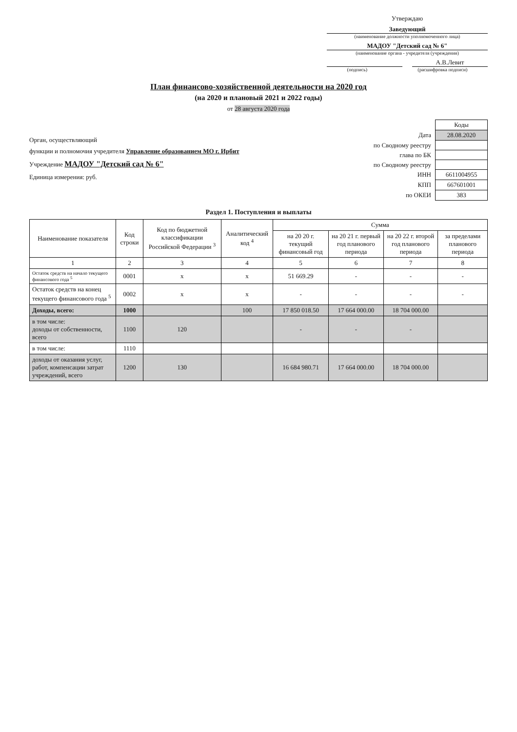Утверждаю
Заведующий
(наименование должности уполномоченного лица)
МАДОУ "Детский сад № 6"
(наименование органа - учредителя (учреждения)
А.В.Левит
(подпись) (расшифровка подписи)
План финансово-хозяйственной деятельности на 2020 год
(на 2020 и плановый 2021 и 2022 годы)
от 28 августа 2020 года
Орган, осуществляющий
функции и полномочия учредителя Управление образованием МО г. Ирбит
Учреждение МАДОУ "Детский сад № 6"
Единица измерения: руб.
| | Коды |
| Дата | 28.08.2020 |
| по Сводному реестру | |
| глава по БК | |
| по Сводному реестру | |
| ИНН | 6611004955 |
| КПП | 667601001 |
| по ОКЕИ | 383 |
Раздел 1. Поступления и выплаты
| Наименование показателя | Код строки | Код по бюджетной классификации Российской Федерации <sup>3</sup> | Аналитический код <sup>4</sup> | Сумма | | | |
| --- | --- | --- | --- | --- | --- | --- | --- |
| | | | | на 20 20 г. текущий финансовый год | на 20 21 г. первый год планового периода | на 20 22 г. второй год планового периода | за пределами планового периода |
| 1 | 2 | 3 | 4 | 5 | 6 | 7 | 8 |
| Остаток средств на начало текущего финансового года <sup>5</sup> | 0001 | х | х | 51 669.29 | - | - | - |
| Остаток средств на конец текущего финансового года <sup>5</sup> | 0002 | х | х | - | - | - | - |
| Доходы, всего: | 1000 | | 100 | 17 850 018.50 | 17 664 000.00 | 18 704 000.00 | |
| в том числе: доходы от собственности, всего | 1100 | 120 | | - | - | - | |
| в том числе: | 1110 | | | | | | |
| доходы от оказания услуг, работ, компенсации затрат учреждений, всего | 1200 | 130 | | 16 684 980.71 | 17 664 000.00 | 18 704 000.00 | |